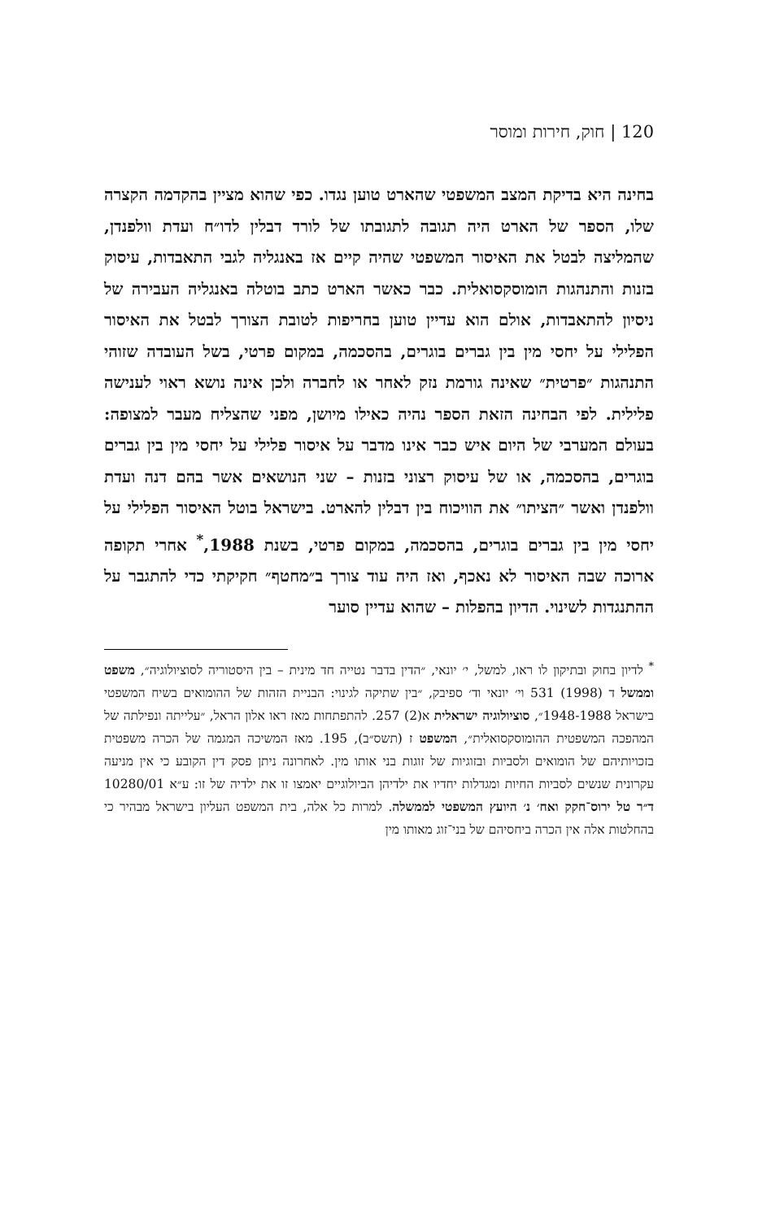120 | חוק, חירות ומוסר
בחינה היא בדיקת המצב המשפטי שהארט טוען נגדו. כפי שהוא מציין בהקדמה הקצרה שלו, הספר של הארט היה תגובה לתגובתו של לורד דבלין לדו״ח ועדת וולפנדן, שהמליצה לבטל את האיסור המשפטי שהיה קיים אז באנגליה לגבי התאבדות, עיסוק בזנות והתנהגות הומוסקסואלית. כבר כאשר הארט כתב בוטלה באנגליה העבירה של ניסיון להתאבדות, אולם הוא עדיין טוען בחריפות לטובת הצורך לבטל את האיסור הפלילי על יחסי מין בין גברים בוגרים, בהסכמה, במקום פרטי, בשל העובדה שזוהי התנהגות ״פרטית״ שאינה גורמת נזק לאחר או לחברה ולכן אינה נושא ראוי לענישה פלילית. לפי הבחינה הזאת הספר נהיה כאילו מיושן, מפני שהצליח מעבר למצופה: בעולם המערבי של היום איש כבר אינו מדבר על איסור פלילי על יחסי מין בין גברים בוגרים, בהסכמה, או של עיסוק רצוני בזנות – שני הנושאים אשר בהם דנה ועדת וולפנדן ואשר ״הציתו״ את הוויכוח בין דבלין להארט. בישראל בוטל האיסור הפלילי על יחסי מין בין גברים בוגרים, בהסכמה, במקום פרטי, בשנת 1988,<sup>*</sup> אחרי תקופה ארוכה שבה האיסור לא נאכף, ואז היה עוד צורך ב״מחטף״ חקיקתי כדי להתגבר על ההתנגדות לשינוי. הדיון בהפלות – שהוא עדיין סוער
<sup>*</sup> לדיון בחוק ובתיקון לו ראו, למשל, י׳ יונאי, ״הדין בדבר נטייה חד מינית – בין היסטוריה לסוציולוגיה״, משפט וממשל ד (1998) 531 וי׳ יונאי וד׳ ספיבק, ״בין שתיקה לגינוי: הבניית הזהות של ההומואים בשיח המשפטי בישראל 1948-1988״, סוציולוגיה ישראלית א(2) 257. להתפתחות מאז ראו אלון הראל, ״עלייתה ונפילתה של המהפכה המשפטית ההומוסקסואלית״, המשפט ז (תשס״ב), 195. מאז המשיכה המגמה של הכרה משפטית בזכויותיהם של הומואים ולסביות ובזוגיות של זוגות בני אותו מין. לאחרונה ניתן פסק דין הקובע כי אין מניעה עקרונית שנשים לסביות החיות ומגדלות יחדיו את ילדיהן הביולוגיים יאמצו זו את ילדיה של זו: ע״א 10280/01 ד״ר טל ירוס־חקק ואח׳ נ׳ היועץ המשפטי לממשלה. למרות כל אלה, בית המשפט העליון בישראל מבהיר כי בהחלטות אלה אין הכרה ביחסיהם של בני־זוג מאותו מין